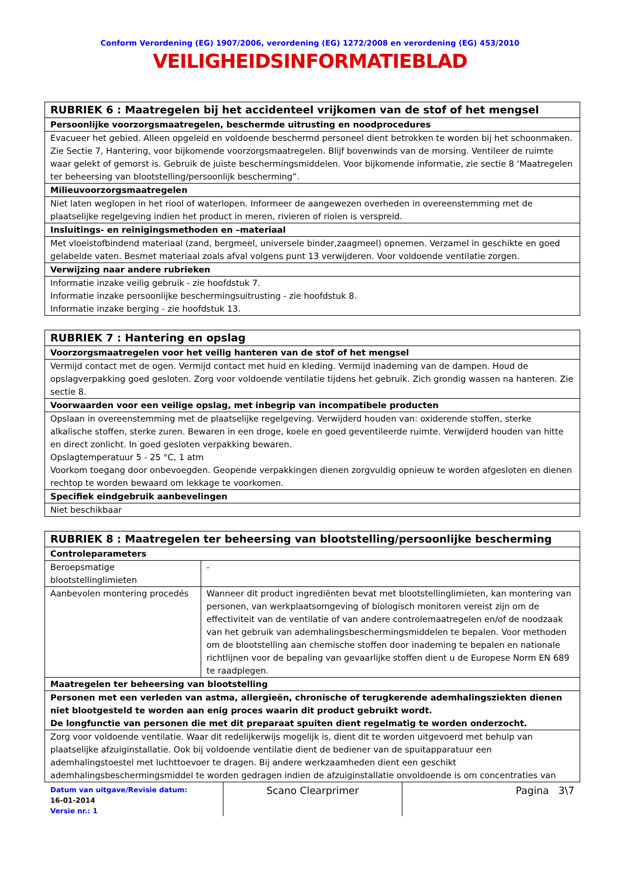Conform Verordening (EG) 1907/2006, verordening (EG) 1272/2008 en verordening (EG) 453/2010
VEILIGHEIDSINFORMATIEBLAD
| RUBRIEK 6 : Maatregelen bij het accidenteel vrijkomen van de stof of het mengsel |
| Persoonlijke voorzorgsmaatregelen, beschermde uitrusting en noodprocedures |
| Evacueer het gebied. Alleen opgeleid en voldoende beschermd personeel dient betrokken te worden bij het schoonmaken. Zie Sectie 7, Hantering, voor bijkomende voorzorgsmaatregelen. Blijf bovenwinds van de morsing. Ventileer de ruimte waar gelekt of gemorst is. Gebruik de juiste beschermingsmiddelen. Voor bijkomende informatie, zie sectie 8 ‘Maatregelen ter beheersing van blootstelling/persoonlijk bescherming”. |
| Milieuvoorzorgsmaatregelen |
| Niet laten weglopen in het riool of waterlopen. Informeer de aangewezen overheden in overeenstemming met de plaatselijke regelgeving indien het product in meren, rivieren of riolen is verspreid. |
| Insluitings- en reinigingsmethoden en –materiaal |
| Met vloeistofbindend materiaal (zand, bergmeel, universele binder,zaagmeel) opnemen. Verzamel in geschikte en goed gelabelde vaten. Besmet materiaal zoals afval volgens punt 13 verwijderen. Voor voldoende ventilatie zorgen. |
| Verwijzing naar andere rubrieken |
| Informatie inzake veilig gebruik - zie hoofdstuk 7. Informatie inzake persoonlijke beschermingsuitrusting - zie hoofdstuk 8. Informatie inzake berging - zie hoofdstuk 13. |
| RUBRIEK 7 : Hantering en opslag |
| Voorzorgsmaatregelen voor het veilig hanteren van de stof of het mengsel |
| Vermijd contact met de ogen. Vermijd contact met huid en kleding. Vermijd inademing van de dampen. Houd de opslagverpakking goed gesloten. Zorg voor voldoende ventilatie tijdens het gebruik. Zich grondig wassen na hanteren. Zie sectie 8. |
| Voorwaarden voor een veilige opslag, met inbegrip van incompatibele producten |
| Opslaan in overeenstemming met de plaatselijke regelgeving. Verwijderd houden van: oxiderende stoffen, sterke alkalische stoffen, sterke zuren. Bewaren in een droge, koele en goed geventileerde ruimte. Verwijderd houden van hitte en direct zonlicht. In goed gesloten verpakking bewaren. Opslagtemperatuur 5 - 25 °C, 1 atm Voorkom toegang door onbevoegden. Geopende verpakkingen dienen zorgvuldig opnieuw te worden afgesloten en dienen rechtop te worden bewaard om lekkage te voorkomen. |
| Specifiek eindgebruik aanbevelingen |
| Niet beschikbaar |
| RUBRIEK 8 : Maatregelen ter beheersing van blootstelling/persoonlijke bescherming | |
| Controleparameters | |
| Beroepsmatige blootstellinglimieten | - |
| Aanbevolen montering procedés | Wanneer dit product ingrediënten bevat met blootstellinglimieten, kan montering van personen, van werkplaatsomgeving of biologisch monitoren vereist zijn om de effectiviteit van de ventilatie of van andere controlemaatregelen en/of de noodzaak van het gebruik van ademhalingsbeschermingsmiddelen te bepalen. Voor methoden om de blootstelling aan chemische stoffen door inademing te bepalen en nationale richtlijnen voor de bepaling van gevaarlijke stoffen dient u de Europese Norm EN 689 te raadplegen. |
| Maatregelen ter beheersing van blootstelling | |
| Personen met een verleden van astma, allergieën, chronische of terugkerende ademhalingsziekten dienen niet blootgesteld te worden aan enig proces waarin dit product gebruikt wordt. De longfunctie van personen die met dit preparaat spuiten dient regelmatig te worden onderzocht. | |
| Zorg voor voldoende ventilatie. Waar dit redelijkerwijs mogelijk is, dient dit te worden uitgevoerd met behulp van plaatselijke afzuiginstallatie. Ook bij voldoende ventilatie dient de bediener van de spuitapparatuur een ademhalingstoestel met luchttoevoer te dragen. Bij andere werkzaamheden dient een geschikt ademhalingsbeschermingsmiddel te worden gedragen indien de afzuiginstallatie onvoldoende is om concentraties van | |
Datum van uitgave/Revisie datum:
16-01-2014
Versie nr.: 1
Scano Clearprimer Pagina 3\7